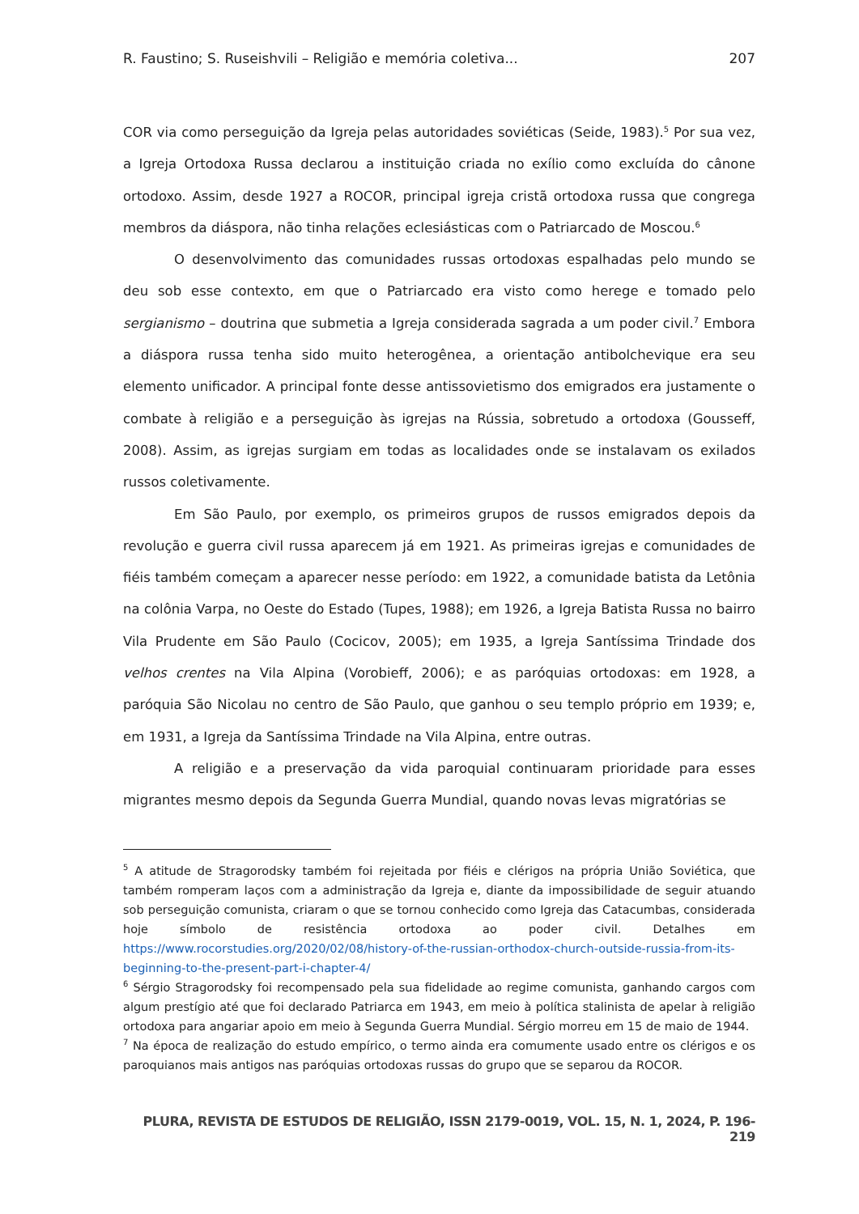R. Faustino; S. Ruseishvili – Religião e memória coletiva... 207
COR via como perseguição da Igreja pelas autoridades soviéticas (Seide, 1983).<sup>5</sup> Por sua vez, a Igreja Ortodoxa Russa declarou a instituição criada no exílio como excluída do cânone ortodoxo. Assim, desde 1927 a ROCOR, principal igreja cristã ortodoxa russa que congrega membros da diáspora, não tinha relações eclesiásticas com o Patriarcado de Moscou.<sup>6</sup>
O desenvolvimento das comunidades russas ortodoxas espalhadas pelo mundo se deu sob esse contexto, em que o Patriarcado era visto como herege e tomado pelo sergianismo – doutrina que submetia a Igreja considerada sagrada a um poder civil.<sup>7</sup> Embora a diáspora russa tenha sido muito heterogênea, a orientação antibolchevique era seu elemento unificador. A principal fonte desse antissovietismo dos emigrados era justamente o combate à religião e a perseguição às igrejas na Rússia, sobretudo a ortodoxa (Gousseff, 2008). Assim, as igrejas surgiam em todas as localidades onde se instalavam os exilados russos coletivamente.
Em São Paulo, por exemplo, os primeiros grupos de russos emigrados depois da revolução e guerra civil russa aparecem já em 1921. As primeiras igrejas e comunidades de fiéis também começam a aparecer nesse período: em 1922, a comunidade batista da Letônia na colônia Varpa, no Oeste do Estado (Tupes, 1988); em 1926, a Igreja Batista Russa no bairro Vila Prudente em São Paulo (Cocicov, 2005); em 1935, a Igreja Santíssima Trindade dos velhos crentes na Vila Alpina (Vorobieff, 2006); e as paróquias ortodoxas: em 1928, a paróquia São Nicolau no centro de São Paulo, que ganhou o seu templo próprio em 1939; e, em 1931, a Igreja da Santíssima Trindade na Vila Alpina, entre outras.
A religião e a preservação da vida paroquial continuaram prioridade para esses migrantes mesmo depois da Segunda Guerra Mundial, quando novas levas migratórias se
<sup>5</sup> A atitude de Stragorodsky também foi rejeitada por fiéis e clérigos na própria União Soviética, que também romperam laços com a administração da Igreja e, diante da impossibilidade de seguir atuando sob perseguição comunista, criaram o que se tornou conhecido como Igreja das Catacumbas, considerada hoje símbolo de resistência ortodoxa ao poder civil. Detalhes em https://www.rocorstudies.org/2020/02/08/history-of-the-russian-orthodox-church-outside-russia-from-its-beginning-to-the-present-part-i-chapter-4/
<sup>6</sup> Sérgio Stragorodsky foi recompensado pela sua fidelidade ao regime comunista, ganhando cargos com algum prestígio até que foi declarado Patriarca em 1943, em meio à política stalinista de apelar à religião ortodoxa para angariar apoio em meio à Segunda Guerra Mundial. Sérgio morreu em 15 de maio de 1944.
<sup>7</sup> Na época de realização do estudo empírico, o termo ainda era comumente usado entre os clérigos e os paroquianos mais antigos nas paróquias ortodoxas russas do grupo que se separou da ROCOR.
PLURA, REVISTA DE ESTUDOS DE RELIGIÃO, ISSN 2179-0019, VOL. 15, N. 1, 2024, P. 196-219